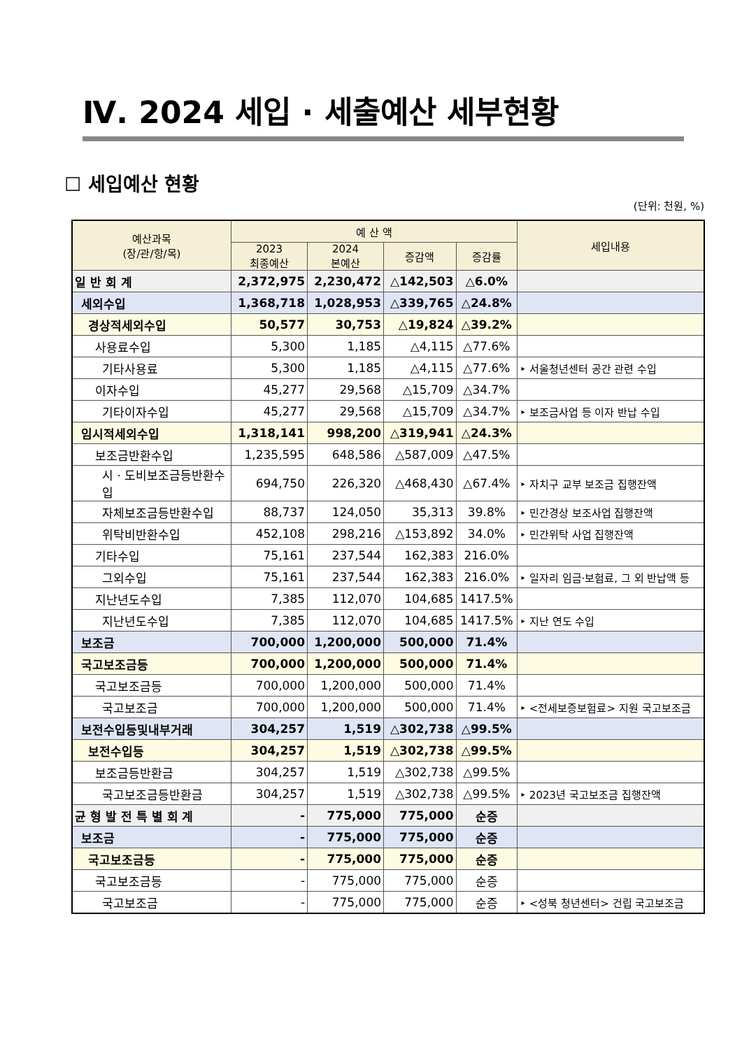Ⅳ. 2024 세입 · 세출예산 세부현황
☐ 세입예산 현황
(단위: 천원, %)
| 예산과목 (장/관/항/목) | 예 산 액 | | | | 세입내용 |
| --- | --- | --- | --- | --- | --- |
| | 2023 최종예산 | 2024 본예산 | 증감액 | 증감률 | |
| 일 반 회 계 | 2,372,975 | 2,230,472 | △142,503 | △6.0% | |
| 세외수입 | 1,368,718 | 1,028,953 | △339,765 | △24.8% | |
| 경상적세외수입 | 50,577 | 30,753 | △19,824 | △39.2% | |
| 사용료수입 | 5,300 | 1,185 | △4,115 | △77.6% | |
| 기타사용료 | 5,300 | 1,185 | △4,115 | △77.6% | ‣ 서울청년센터 공간 관련 수입 |
| 이자수입 | 45,277 | 29,568 | △15,709 | △34.7% | |
| 기타이자수입 | 45,277 | 29,568 | △15,709 | △34.7% | ‣ 보조금사업 등 이자 반납 수입 |
| 임시적세외수입 | 1,318,141 | 998,200 | △319,941 | △24.3% | |
| 보조금반환수입 | 1,235,595 | 648,586 | △587,009 | △47.5% | |
| 시 · 도비보조금등반환수입 | 694,750 | 226,320 | △468,430 | △67.4% | ‣ 자치구 교부 보조금 집행잔액 |
| 자체보조금등반환수입 | 88,737 | 124,050 | 35,313 | 39.8% | ‣ 민간경상 보조사업 집행잔액 |
| 위탁비반환수입 | 452,108 | 298,216 | △153,892 | 34.0% | ‣ 민간위탁 사업 집행잔액 |
| 기타수입 | 75,161 | 237,544 | 162,383 | 216.0% | |
| 그외수입 | 75,161 | 237,544 | 162,383 | 216.0% | ‣ 일자리 임금·보험료, 그 외 반납액 등 |
| 지난년도수입 | 7,385 | 112,070 | 104,685 | 1417.5% | |
| 지난년도수입 | 7,385 | 112,070 | 104,685 | 1417.5% | ‣ 지난 연도 수입 |
| 보조금 | 700,000 | 1,200,000 | 500,000 | 71.4% | |
| 국고보조금등 | 700,000 | 1,200,000 | 500,000 | 71.4% | |
| 국고보조금등 | 700,000 | 1,200,000 | 500,000 | 71.4% | |
| 국고보조금 | 700,000 | 1,200,000 | 500,000 | 71.4% | ‣ <전세보증보험료> 지원 국고보조금 |
| 보전수입등및내부거래 | 304,257 | 1,519 | △302,738 | △99.5% | |
| 보전수입등 | 304,257 | 1,519 | △302,738 | △99.5% | |
| 보조금등반환금 | 304,257 | 1,519 | △302,738 | △99.5% | |
| 국고보조금등반환금 | 304,257 | 1,519 | △302,738 | △99.5% | ‣ 2023년 국고보조금 집행잔액 |
| 균 형 발 전 특 별 회 계 | - | 775,000 | 775,000 | 순증 | |
| 보조금 | - | 775,000 | 775,000 | 순증 | |
| 국고보조금등 | - | 775,000 | 775,000 | 순증 | |
| 국고보조금등 | - | 775,000 | 775,000 | 순증 | |
| 국고보조금 | - | 775,000 | 775,000 | 순증 | ‣ <성북 청년센터> 건립 국고보조금 |